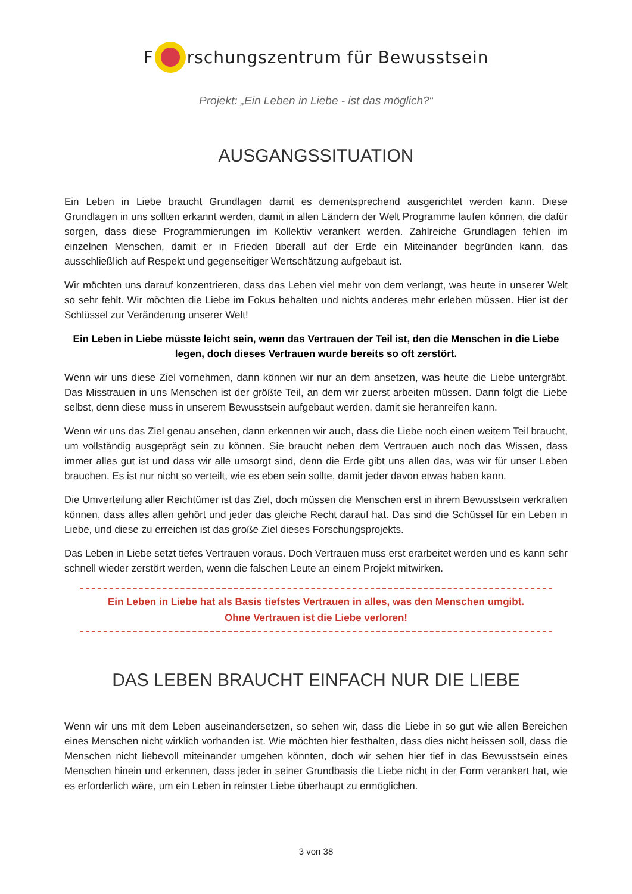F rschungszentrum für Bewusstsein
Projekt: „Ein Leben in Liebe - ist das möglich?“
AUSGANGSSITUATION
Ein Leben in Liebe braucht Grundlagen damit es dementsprechend ausgerichtet werden kann. Diese Grundlagen in uns sollten erkannt werden, damit in allen Ländern der Welt Programme laufen können, die dafür sorgen, dass diese Programmierungen im Kollektiv verankert werden. Zahlreiche Grundlagen fehlen im einzelnen Menschen, damit er in Frieden überall auf der Erde ein Miteinander begründen kann, das ausschließlich auf Respekt und gegenseitiger Wertschätzung aufgebaut ist.
Wir möchten uns darauf konzentrieren, dass das Leben viel mehr von dem verlangt, was heute in unserer Welt so sehr fehlt. Wir möchten die Liebe im Fokus behalten und nichts anderes mehr erleben müssen. Hier ist der Schlüssel zur Veränderung unserer Welt!
Ein Leben in Liebe müsste leicht sein, wenn das Vertrauen der Teil ist, den die Menschen in die Liebe legen, doch dieses Vertrauen wurde bereits so oft zerstört.
Wenn wir uns diese Ziel vornehmen, dann können wir nur an dem ansetzen, was heute die Liebe untergräbt. Das Misstrauen in uns Menschen ist der größte Teil, an dem wir zuerst arbeiten müssen. Dann folgt die Liebe selbst, denn diese muss in unserem Bewusstsein aufgebaut werden, damit sie heranreifen kann.
Wenn wir uns das Ziel genau ansehen, dann erkennen wir auch, dass die Liebe noch einen weitern Teil braucht, um vollständig ausgeprägt sein zu können. Sie braucht neben dem Vertrauen auch noch das Wissen, dass immer alles gut ist und dass wir alle umsorgt sind, denn die Erde gibt uns allen das, was wir für unser Leben brauchen. Es ist nur nicht so verteilt, wie es eben sein sollte, damit jeder davon etwas haben kann.
Die Umverteilung aller Reichtümer ist das Ziel, doch müssen die Menschen erst in ihrem Bewusstsein verkraften können, dass alles allen gehört und jeder das gleiche Recht darauf hat. Das sind die Schüssel für ein Leben in Liebe, und diese zu erreichen ist das große Ziel dieses Forschungsprojekts.
Das Leben in Liebe setzt tiefes Vertrauen voraus. Doch Vertrauen muss erst erarbeitet werden und es kann sehr schnell wieder zerstört werden, wenn die falschen Leute an einem Projekt mitwirken.
Ein Leben in Liebe hat als Basis tiefstes Vertrauen in alles, was den Menschen umgibt.
Ohne Vertrauen ist die Liebe verloren!
DAS LEBEN BRAUCHT EINFACH NUR DIE LIEBE
Wenn wir uns mit dem Leben auseinandersetzen, so sehen wir, dass die Liebe in so gut wie allen Bereichen eines Menschen nicht wirklich vorhanden ist. Wie möchten hier festhalten, dass dies nicht heissen soll, dass die Menschen nicht liebevoll miteinander umgehen könnten, doch wir sehen hier tief in das Bewusstsein eines Menschen hinein und erkennen, dass jeder in seiner Grundbasis die Liebe nicht in der Form verankert hat, wie es erforderlich wäre, um ein Leben in reinster Liebe überhaupt zu ermöglichen.
3 von 38